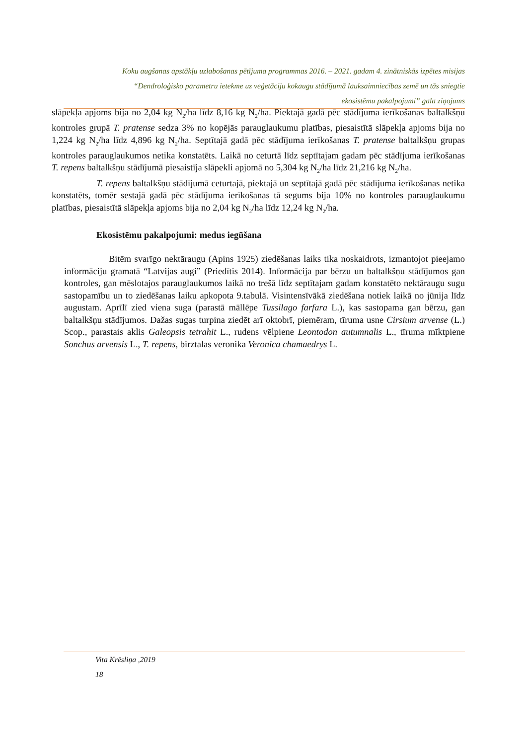Koku augšanas apstākļu uzlabošanas pētījuma programmas 2016. – 2021. gadam 4. zinātniskās izpētes misijas
“Dendroloģisko parametru ietekme uz veģetāciju kokaugu stādījumā lauksaimniecības zemē un tās sniegtie
ekosistēmu pakalpojumi” gala ziņojums
slāpekļa apjoms bija no 2,04 kg N<sub>2</sub>/ha līdz 8,16 kg N<sub>2</sub>/ha. Piektajā gadā pēc stādījuma ierīkošanas baltalkšņu kontroles grupā T. pratense sedza 3% no kopējās parauglaukumu platības, piesaistītā slāpekļa apjoms bija no 1,224 kg N<sub>2</sub>/ha līdz 4,896 kg N<sub>2</sub>/ha. Septītajā gadā pēc stādījuma ierīkošanas T. pratense baltalkšņu grupas kontroles parauglaukumos netika konstatēts. Laikā no ceturtā līdz septītajam gadam pēc stādījuma ierīkošanas T. repens baltalkšņu stādījumā piesaistīja slāpekli apjomā no 5,304 kg N<sub>2</sub>/ha līdz 21,216 kg N<sub>2</sub>/ha.
T. repens baltalkšņu stādījumā ceturtajā, piektajā un septītajā gadā pēc stādījuma ierīkošanas netika konstatēts, tomēr sestajā gadā pēc stādījuma ierīkošanas tā segums bija 10% no kontroles parauglaukumu platības, piesaistītā slāpekļa apjoms bija no 2,04 kg N<sub>2</sub>/ha līdz 12,24 kg N<sub>2</sub>/ha.
Ekosistēmu pakalpojumi: medus iegūšana
Bitēm svarīgo nektāraugu (Apins 1925) ziedēšanas laiks tika noskaidrots, izmantojot pieejamo informāciju gramatā “Latvijas augi” (Priedītis 2014). Informācija par bērzu un baltalkšņu stādījumos gan kontroles, gan mēslotajos parauglaukumos laikā no trešā līdz septītajam gadam konstatēto nektāraugu sugu sastopamību un to ziedēšanas laiku apkopota 9.tabulā. Visintensīvākā ziedēšana notiek laikā no jūnija līdz augustam. Aprīlī zied viena suga (parastā māllēpe Tussilago farfara L.), kas sastopama gan bērzu, gan baltalkšņu stādījumos. Dažas sugas turpina ziedēt arī oktobrī, piemēram, tīruma usne Cirsium arvense (L.) Scop., parastais aklis Galeopsis tetrahit L., rudens vēlpiene Leontodon autumnalis L., tīruma mīktpiene Sonchus arvensis L., T. repens, birztalas veronika Veronica chamaedrys L.
Vita Krēsliņa ,2019
18